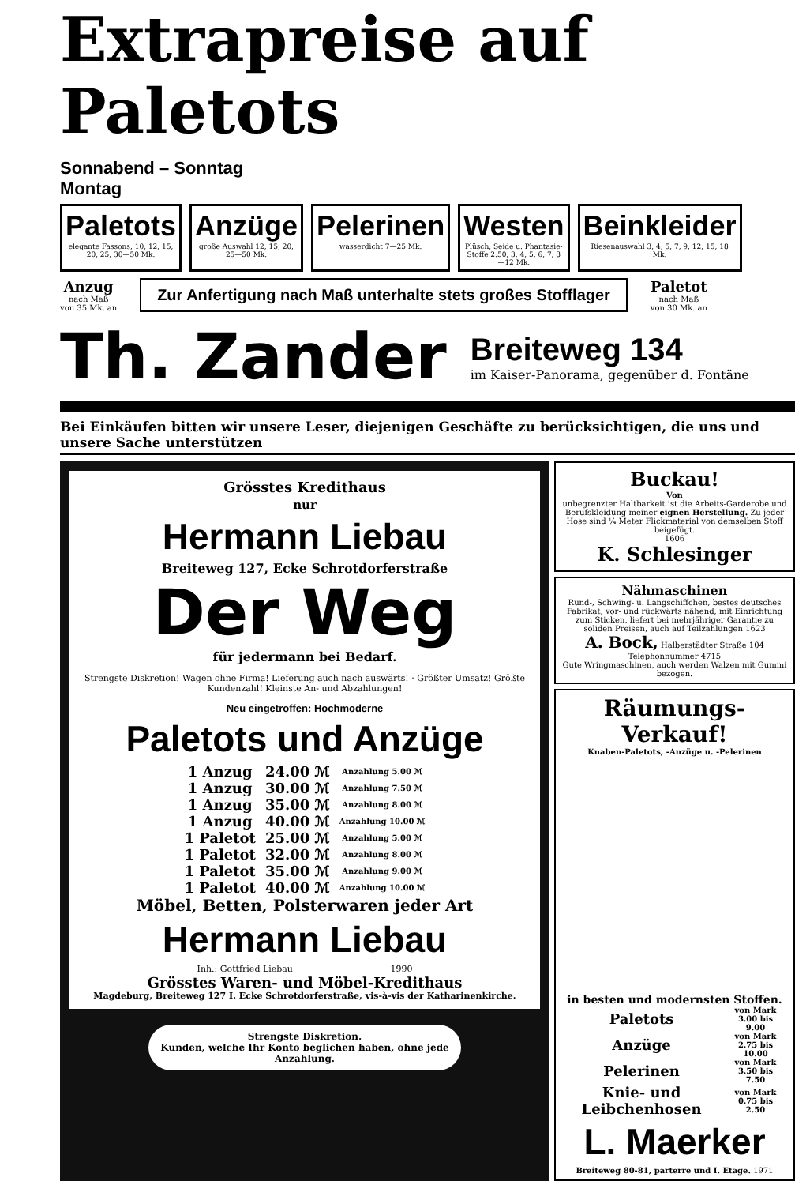Extrapreise auf Paletots
Sonnabend – Sonntag
Montag
Paletots
elegante Fassons, 10, 12, 15, 20, 25, 30—50 Mk.
Anzüge
große Auswahl 12, 15, 20, 25—50 Mk.
Pelerinen
wasserdicht 7—25 Mk.
Westen
Plüsch, Seide u. Phantasie-Stoffe 2.50, 3, 4, 5, 6, 7, 8—12 Mk.
Beinkleider
Riesenauswahl 3, 4, 5, 7, 9, 12, 15, 18 Mk.
Anzug
nach Maß
von 35 Mk. an
Zur Anfertigung nach Maß unterhalte stets großes Stofflager
Paletot
nach Maß
von 30 Mk. an
Th. Zander
Breiteweg 134
im Kaiser-Panorama, gegenüber d. Fontäne
Bei Einkäufen bitten wir unsere Leser, diejenigen Geschäfte zu berücksichtigen, die uns und unsere Sache unterstützen
Grösstes Kredithaus
nur
Hermann Liebau
Breiteweg 127, Ecke Schrotdorferstraße
Der Weg
für jedermann bei Bedarf.
Strengste Diskretion! Wagen ohne Firma! Lieferung auch nach auswärts! · Größter Umsatz! Größte Kundenzahl! Kleinste An- und Abzahlungen!
Neu eingetroffen: Hochmoderne
Paletots und Anzüge
| 1 Anzug | 24.00 ℳ | Anzahlung 5.00 ℳ |
| 1 Anzug | 30.00 ℳ | Anzahlung 7.50 ℳ |
| 1 Anzug | 35.00 ℳ | Anzahlung 8.00 ℳ |
| 1 Anzug | 40.00 ℳ | Anzahlung 10.00 ℳ |
| 1 Paletot | 25.00 ℳ | Anzahlung 5.00 ℳ |
| 1 Paletot | 32.00 ℳ | Anzahlung 8.00 ℳ |
| 1 Paletot | 35.00 ℳ | Anzahlung 9.00 ℳ |
| 1 Paletot | 40.00 ℳ | Anzahlung 10.00 ℳ |
Möbel, Betten, Polsterwaren jeder Art
Hermann Liebau
Inh.: Gottfried Liebau 1990
Grösstes Waren- und Möbel-Kredithaus
Magdeburg, Breiteweg 127 I. Ecke Schrotdorferstraße, vis-à-vis der Katharinenkirche.
Strengste Diskretion.
Kunden, welche Ihr Konto beglichen haben, ohne jede Anzahlung.
Buckau!
Von
unbegrenzter Haltbarkeit ist die Arbeits-Garderobe und Berufskleidung meiner eignen Herstellung. Zu jeder Hose sind ¼ Meter Flickmaterial von demselben Stoff beigefügt.
1606
K. Schlesinger
Nähmaschinen
Rund-, Schwing- u. Langschiffchen, bestes deutsches Fabrikat, vor- und rückwärts nähend, mit Einrichtung zum Sticken, liefert bei mehrjähriger Garantie zu soliden Preisen, auch auf Teilzahlungen 1623
A. Bock, Halberstädter Straße 104 Telephonnummer 4715
Gute Wringmaschinen, auch werden Walzen mit Gummi bezogen.
Räumungs-Verkauf!
Knaben-Paletots, -Anzüge u. -Pelerinen
in besten und modernsten Stoffen.
| Paletots | von Mark 3.00 bis 9.00 |
| Anzüge | von Mark 2.75 bis 10.00 |
| Pelerinen | von Mark 3.50 bis 7.50 |
| Knie- und Leibchenhosen | von Mark 0.75 bis 2.50 |
L. Maerker
Breiteweg 80-81, parterre und I. Etage. 1971